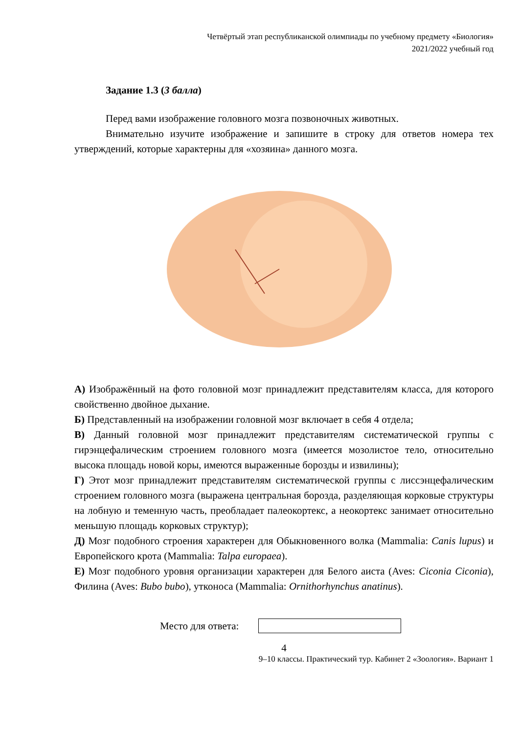Четвёртый этап республиканской олимпиады по учебному предмету «Биология»
2021/2022 учебный год
Задание 1.3 (3 балла)
Перед вами изображение головного мозга позвоночных животных.
Внимательно изучите изображение и запишите в строку для ответов номера тех утверждений, которые характерны для «хозяина» данного мозга.
А) Изображённый на фото головной мозг принадлежит представителям класса, для которого свойственно двойное дыхание.
Б) Представленный на изображении головной мозг включает в себя 4 отдела;
В) Данный головной мозг принадлежит представителям систематической группы с гирэнцефалическим строением головного мозга (имеется мозолистое тело, относительно высока площадь новой коры, имеются выраженные борозды и извилины);
Г) Этот мозг принадлежит представителям систематической группы с лиссэнцефалическим строением головного мозга (выражена центральная борозда, разделяющая корковые структуры на лобную и теменную часть, преобладает палеокортекс, а неокортекс занимает относительно меньшую площадь корковых структур);
Д) Мозг подобного строения характерен для Обыкновенного волка (Mammalia: Canis lupus) и Европейского крота (Mammalia: Talpa europaea).
Е) Мозг подобного уровня организации характерен для Белого аиста (Aves: Ciconia Ciconia), Филина (Aves: Bubo bubo), утконоса (Mammalia: Ornithorhynchus anatinus).
Место для ответа:
4
9–10 классы. Практический тур. Кабинет 2 «Зоология». Вариант 1